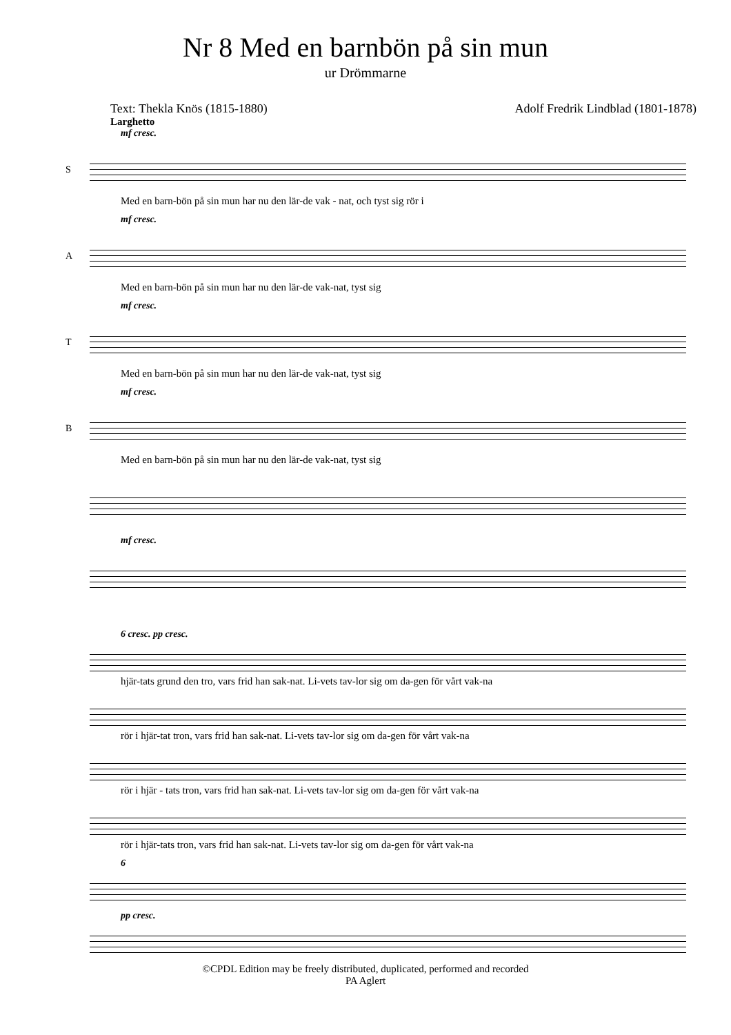Nr 8 Med en barnbön på sin mun
ur Drömmarne
Text: Thekla Knös (1815-1880) Adolf Fredrik Lindblad (1801-1878)
Larghetto
mf cresc.
S
Med en barn-bön på sin mun har nu den lär-de vak - nat, och tyst sig rör i
mf cresc.
A
Med en barn-bön på sin mun har nu den lär-de vak-nat, tyst sig
mf cresc.
T
Med en barn-bön på sin mun har nu den lär-de vak-nat, tyst sig
mf cresc.
B
Med en barn-bön på sin mun har nu den lär-de vak-nat, tyst sig
mf cresc.
6 cresc. pp cresc.
hjär-tats grund den tro, vars frid han sak-nat. Li-vets tav-lor sig om da-gen för vårt vak-na
rör i hjär-tat tron, vars frid han sak-nat. Li-vets tav-lor sig om da-gen för vårt vak-na
rör i hjär - tats tron, vars frid han sak-nat. Li-vets tav-lor sig om da-gen för vårt vak-na
rör i hjär-tats tron, vars frid han sak-nat. Li-vets tav-lor sig om da-gen för vårt vak-na
6
pp cresc.
©CPDL Edition may be freely distributed, duplicated, performed and recorded
PA Aglert